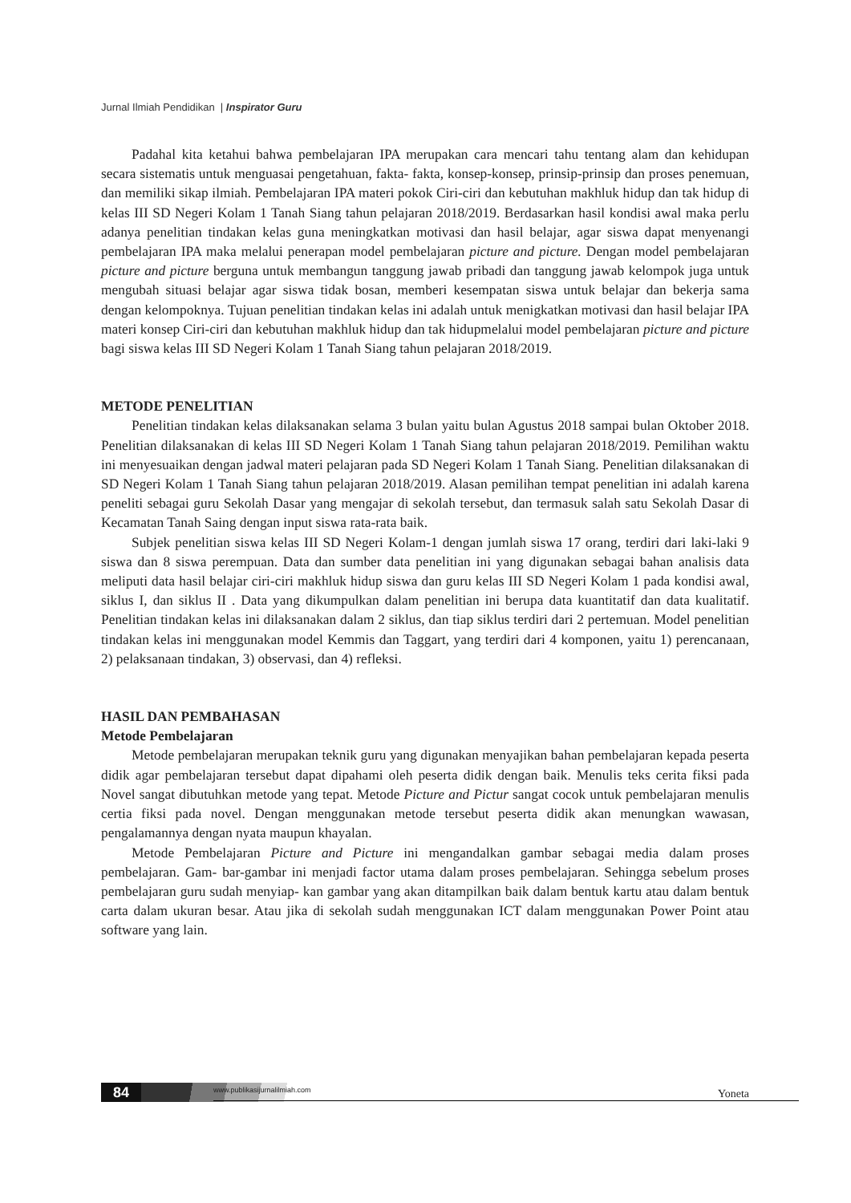Jurnal Ilmiah Pendidikan | Inspirator Guru
Padahal kita ketahui bahwa pembelajaran IPA merupakan cara mencari tahu tentang alam dan kehidupan secara sistematis untuk menguasai pengetahuan, fakta- fakta, konsep-konsep, prinsip-prinsip dan proses penemuan, dan memiliki sikap ilmiah. Pembelajaran IPA materi pokok Ciri-ciri dan kebutuhan makhluk hidup dan tak hidup di kelas III SD Negeri Kolam 1 Tanah Siang tahun pelajaran 2018/2019. Berdasarkan hasil kondisi awal maka perlu adanya penelitian tindakan kelas guna meningkatkan motivasi dan hasil belajar, agar siswa dapat menyenangi pembelajaran IPA maka melalui penerapan model pembelajaran picture and picture. Dengan model pembelajaran picture and picture berguna untuk membangun tanggung jawab pribadi dan tanggung jawab kelompok juga untuk mengubah situasi belajar agar siswa tidak bosan, memberi kesempatan siswa untuk belajar dan bekerja sama dengan kelompoknya. Tujuan penelitian tindakan kelas ini adalah untuk menigkatkan motivasi dan hasil belajar IPA materi konsep Ciri-ciri dan kebutuhan makhluk hidup dan tak hidupmelalui model pembelajaran picture and picture bagi siswa kelas III SD Negeri Kolam 1 Tanah Siang tahun pelajaran 2018/2019.
METODE PENELITIAN
Penelitian tindakan kelas dilaksanakan selama 3 bulan yaitu bulan Agustus 2018 sampai bulan Oktober 2018. Penelitian dilaksanakan di kelas III SD Negeri Kolam 1 Tanah Siang tahun pelajaran 2018/2019. Pemilihan waktu ini menyesuaikan dengan jadwal materi pelajaran pada SD Negeri Kolam 1 Tanah Siang. Penelitian dilaksanakan di SD Negeri Kolam 1 Tanah Siang tahun pelajaran 2018/2019. Alasan pemilihan tempat penelitian ini adalah karena peneliti sebagai guru Sekolah Dasar yang mengajar di sekolah tersebut, dan termasuk salah satu Sekolah Dasar di Kecamatan Tanah Saing dengan input siswa rata-rata baik.
Subjek penelitian siswa kelas III SD Negeri Kolam-1 dengan jumlah siswa 17 orang, terdiri dari laki-laki 9 siswa dan 8 siswa perempuan. Data dan sumber data penelitian ini yang digunakan sebagai bahan analisis data meliputi data hasil belajar ciri-ciri makhluk hidup siswa dan guru kelas III SD Negeri Kolam 1 pada kondisi awal, siklus I, dan siklus II . Data yang dikumpulkan dalam penelitian ini berupa data kuantitatif dan data kualitatif. Penelitian tindakan kelas ini dilaksanakan dalam 2 siklus, dan tiap siklus terdiri dari 2 pertemuan. Model penelitian tindakan kelas ini menggunakan model Kemmis dan Taggart, yang terdiri dari 4 komponen, yaitu 1) perencanaan, 2) pelaksanaan tindakan, 3) observasi, dan 4) refleksi.
HASIL DAN PEMBAHASAN
Metode Pembelajaran
Metode pembelajaran merupakan teknik guru yang digunakan menyajikan bahan pembelajaran kepada peserta didik agar pembelajaran tersebut dapat dipahami oleh peserta didik dengan baik. Menulis teks cerita fiksi pada Novel sangat dibutuhkan metode yang tepat. Metode Picture and Pictur sangat cocok untuk pembelajaran menulis certia fiksi pada novel. Dengan menggunakan metode tersebut peserta didik akan menungkan wawasan, pengalamannya dengan nyata maupun khayalan.
Metode Pembelajaran Picture and Picture ini mengandalkan gambar sebagai media dalam proses pembelajaran. Gam- bar-gambar ini menjadi factor utama dalam proses pembelajaran. Sehingga sebelum proses pembelajaran guru sudah menyiap- kan gambar yang akan ditampilkan baik dalam bentuk kartu atau dalam bentuk carta dalam ukuran besar. Atau jika di sekolah sudah menggunakan ICT dalam menggunakan Power Point atau software yang lain.
84 www.publikasijurnalilmiah.com Yoneta